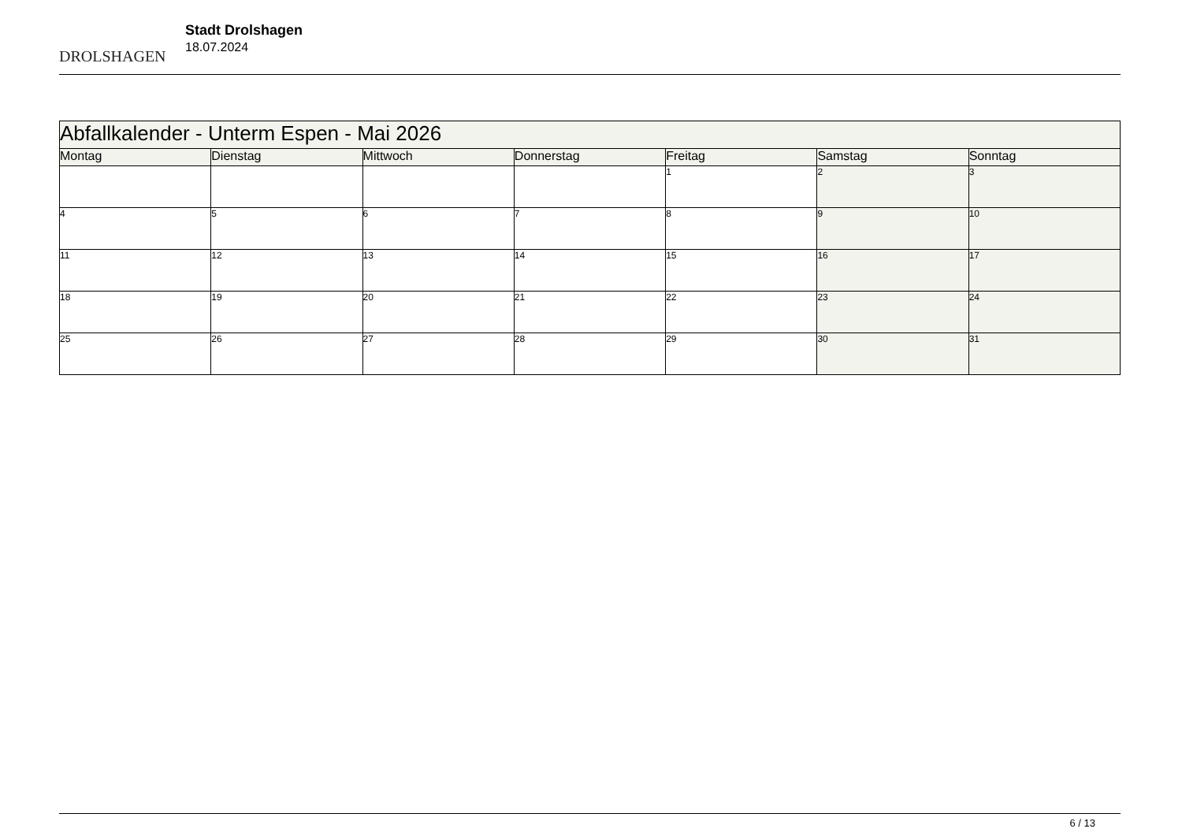DROLSHAGEN
Stadt Drolshagen
18.07.2024
| Abfallkalender - Unterm Espen - Mai 2026 | | | | | | |
| --- | --- | --- | --- | --- | --- | --- |
| Montag | Dienstag | Mittwoch | Donnerstag | Freitag | Samstag | Sonntag |
| | | | | 1 | 2 | 3 |
| 4 | 5 | 6 | 7 | 8 | 9 | 10 |
| 11 | 12 | 13 | 14 | 15 | 16 | 17 |
| 18 | 19 | 20 | 21 | 22 | 23 | 24 |
| 25 | 26 | 27 | 28 | 29 | 30 | 31 |
6 / 13